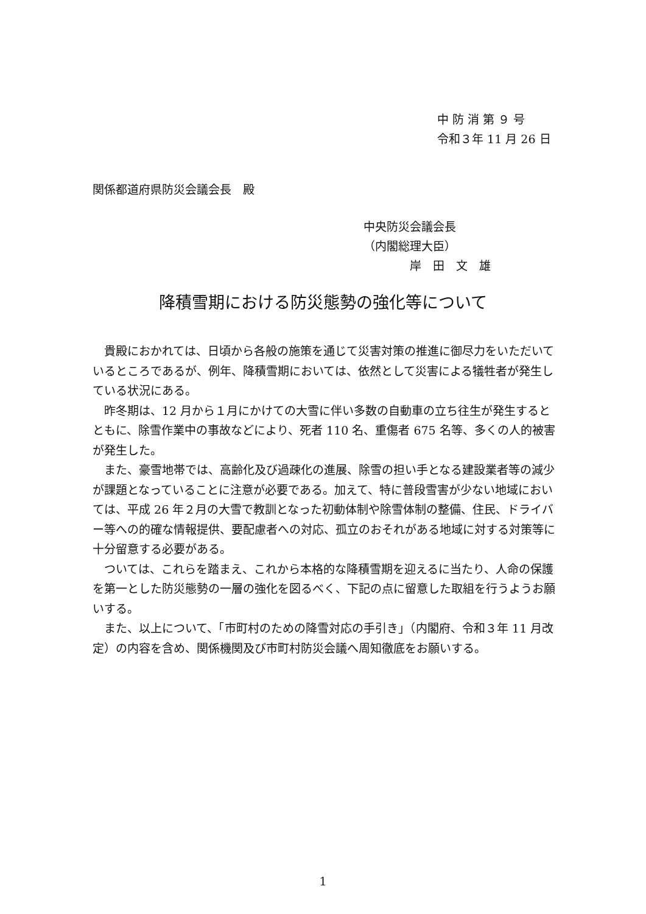中 防 消 第 ９ 号
令和３年 11 月 26 日
関係都道府県防災会議会長　殿
中央防災会議会長
（内閣総理大臣）
　　　　岸　田　文　雄
降積雪期における防災態勢の強化等について
貴殿におかれては、日頃から各般の施策を通じて災害対策の推進に御尽力をいただいているところであるが、例年、降積雪期においては、依然として災害による犠牲者が発生している状況にある。
昨冬期は、12 月から１月にかけての大雪に伴い多数の自動車の立ち往生が発生するとともに、除雪作業中の事故などにより、死者 110 名、重傷者 675 名等、多くの人的被害が発生した。
また、豪雪地帯では、高齢化及び過疎化の進展、除雪の担い手となる建設業者等の減少が課題となっていることに注意が必要である。加えて、特に普段雪害が少ない地域においては、平成 26 年２月の大雪で教訓となった初動体制や除雪体制の整備、住民、ドライバー等への的確な情報提供、要配慮者への対応、孤立のおそれがある地域に対する対策等に十分留意する必要がある。
ついては、これらを踏まえ、これから本格的な降積雪期を迎えるに当たり、人命の保護を第一とした防災態勢の一層の強化を図るべく、下記の点に留意した取組を行うようお願いする。
また、以上について、「市町村のための降雪対応の手引き」（内閣府、令和３年 11 月改定）の内容を含め、関係機関及び市町村防災会議へ周知徹底をお願いする。
1